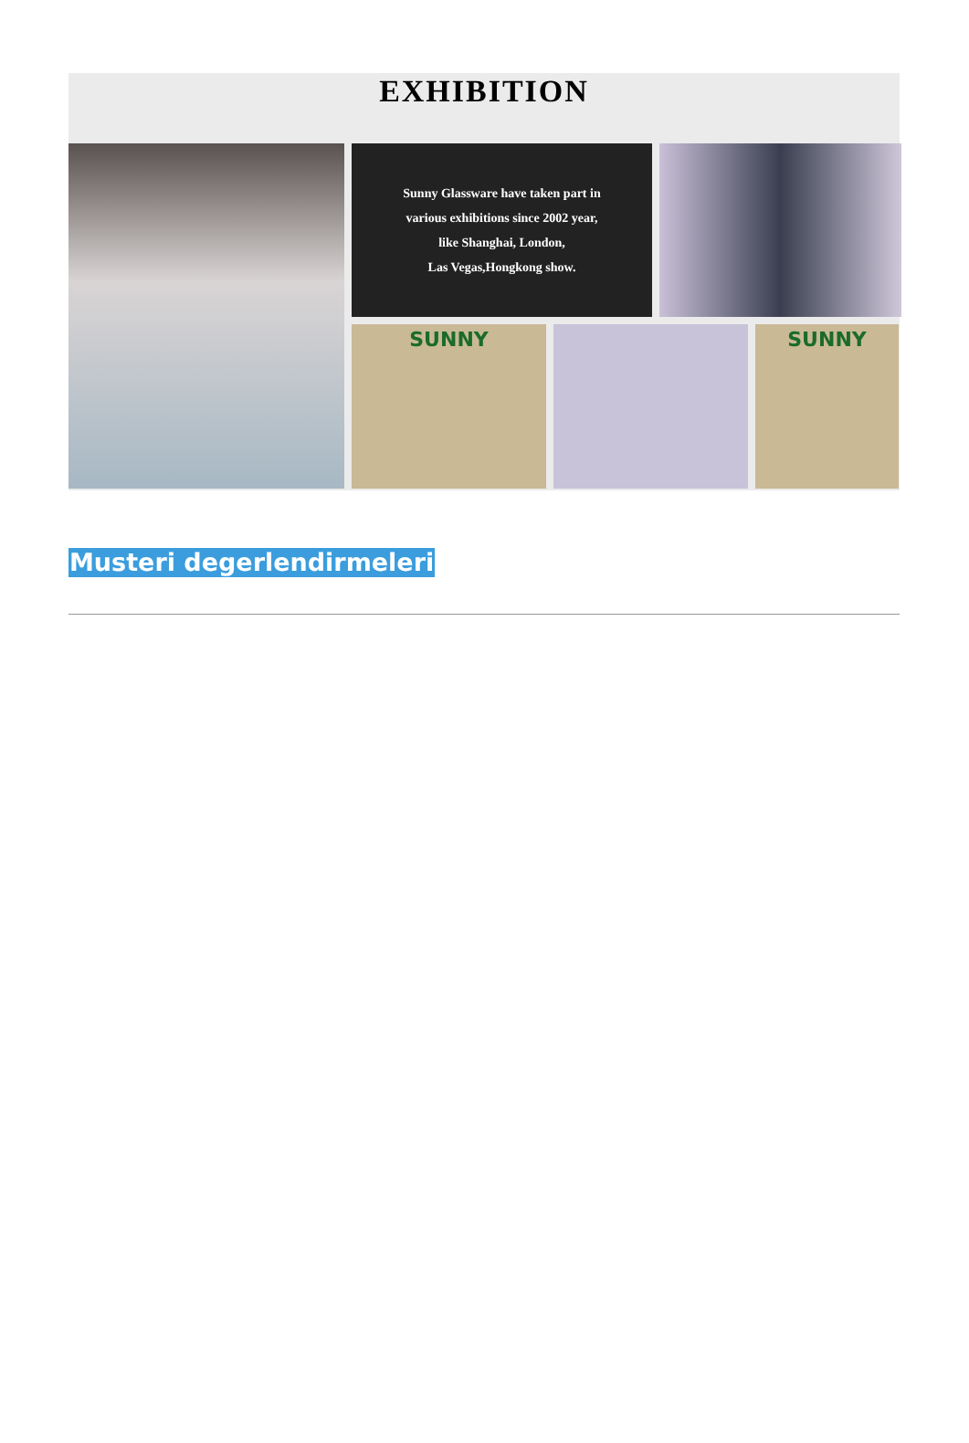EXHIBITION
Sunny Glassware have taken part in
various exhibitions since 2002 year,
like Shanghai, London,
Las Vegas,Hongkong show.
SUNNY
SUNNY
Musteri degerlendirmeleri